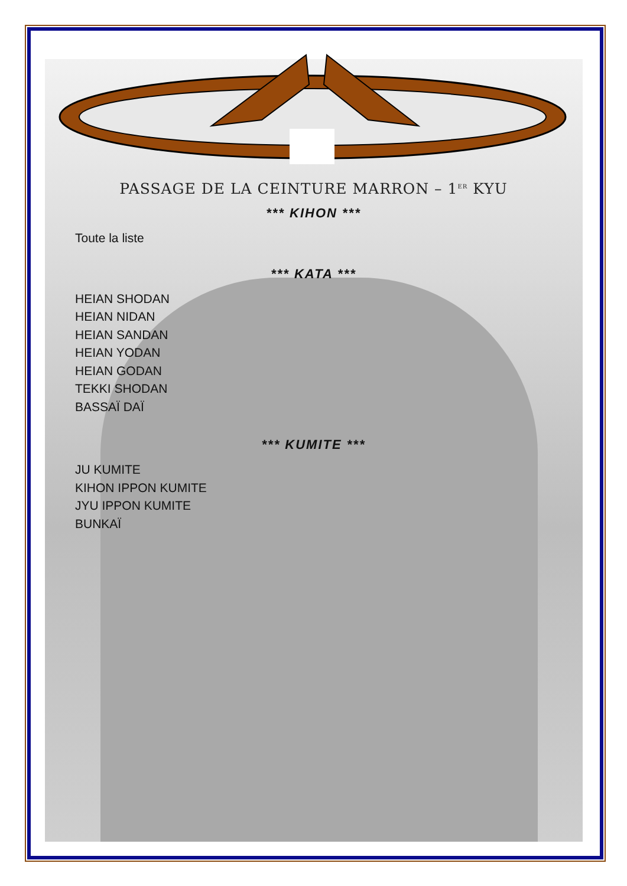PASSAGE DE LA CEINTURE MARRON – 1<sup>ER</sup> KYU
*** KIHON ***
Toute la liste
*** KATA ***
HEIAN SHODAN
HEIAN NIDAN
HEIAN SANDAN
HEIAN YODAN
HEIAN GODAN
TEKKI SHODAN
BASSAÏ DAÏ
*** KUMITE ***
JU KUMITE
KIHON IPPON KUMITE
JYU IPPON KUMITE
BUNKAÏ